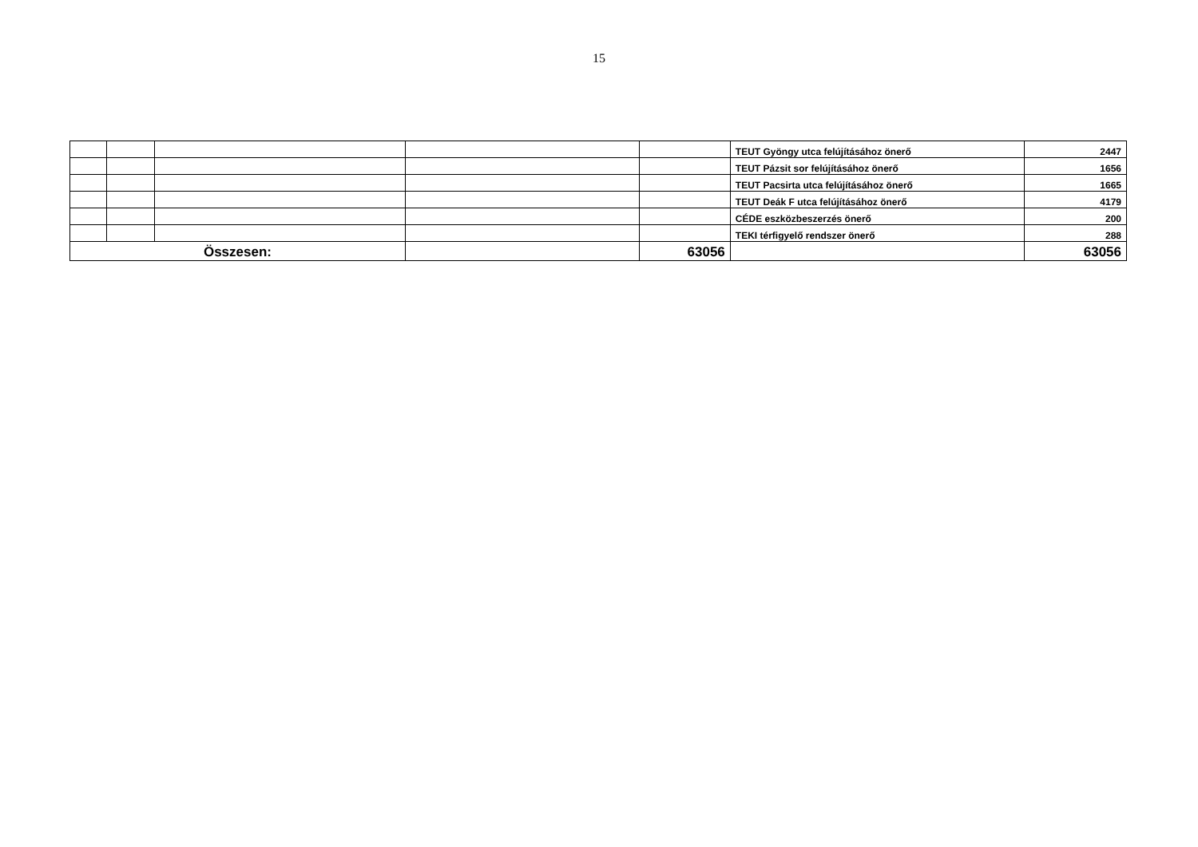15
| | | | | | TEUT Gyöngy utca felújításához önerő | 2447 |
| | | | | | TEUT Pázsit sor felújításához önerő | 1656 |
| | | | | | TEUT Pacsirta utca felújításához önerő | 1665 |
| | | | | | TEUT Deák F utca felújításához önerő | 4179 |
| | | | | | CÉDE eszközbeszerzés önerő | 200 |
| | | | | | TEKI térfigyelő rendszer önerő | 288 |
| Összesen: | | | | 63056 | | 63056 |